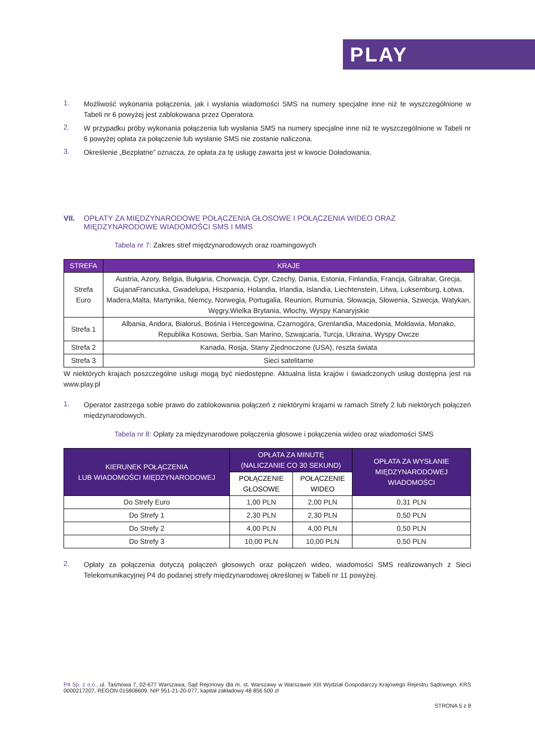PLAY
1.
Możliwość wykonania połączenia, jak i wysłania wiadomości SMS na numery specjalne inne niż te wyszczególnione w Tabeli nr 6 powyżej jest zablokowana przez Operatora.
2.
W przypadku próby wykonania połączenia lub wysłania SMS na numery specjalne inne niż te wyszczególnione w Tabeli nr 6 powyżej opłata za połączenie lub wysłanie SMS nie zostanie naliczona.
3.
Określenie „Bezpłatne” oznacza, że opłata za tę usługę zawarta jest w kwocie Doładowania.
VII. OPŁATY ZA MIĘDZYNARODOWE POŁĄCZENIA GŁOSOWE I POŁĄCZENIA WIDEO ORAZ MIĘDZYNARODOWE WIADOMOŚCI SMS I MMS
Tabela nr 7: Zakres stref międzynarodowych oraz roamingowych
| STREFA | KRAJE |
| --- | --- |
| Strefa Euro | Austria, Azory, Belgia, Bułgaria, Chorwacja, Cypr, Czechy, Dania, Estonia, Finlandia, Francja, Gibraltar, Grecja, GujanaFrancuska, Gwadelupa, Hiszpania, Holandia, Irlandia, Islandia, Liechtenstein, Litwa, Luksemburg, Łotwa, Madera,Malta, Martynika, Niemcy, Norwegia, Portugalia, Reunion, Rumunia, Słowacja, Słowenia, Szwecja, Watykan, Węgry,Wielka Brytania, Włochy, Wyspy Kanaryjskie |
| Strefa 1 | Albania, Andora, Białoruś, Bośnia i Hercegowina, Czarnogóra, Grenlandia, Macedonia, Mołdawia, Monako, Republika Kosowa, Serbia, San Marino, Szwajcaria, Turcja, Ukraina, Wyspy Owcze |
| Strefa 2 | Kanada, Rosja, Stany Zjednoczone (USA), reszta świata |
| Strefa 3 | Sieci satelitarne |
W niektórych krajach poszczególne usługi mogą być niedostępne. Aktualna lista krajów i świadczonych usług dostępna jest na www.play.pl
1.
Operator zastrzega sobie prawo do zablokowania połączeń z niektórymi krajami w ramach Strefy 2 lub niektórych połączeń międzynarodowych.
Tabela nr 8: Opłaty za międzynarodowe połączenia głosowe i połączenia wideo oraz wiadomości SMS
| KIERUNEK POŁĄCZENIA LUB WIADOMOŚCI MIĘDZYNARODOWEJ | OPŁATA ZA MINUTĘ (NALICZANIE CO 30 SEKUND) | | OPŁATA ZA WYSŁANIE MIĘDZYNARODOWEJ WIADOMOŚCI |
| --- | --- | --- | --- |
| | POŁĄCZENIE GŁOSOWE | POŁĄCZENIE WIDEO | |
| Do Strefy Euro | 1,00 PLN | 2,00 PLN | 0,31 PLN |
| Do Strefy 1 | 2,30 PLN | 2,30 PLN | 0,50 PLN |
| Do Strefy 2 | 4,00 PLN | 4,00 PLN | 0,50 PLN |
| Do Strefy 3 | 10,00 PLN | 10,00 PLN | 0,50 PLN |
2.
Opłaty za połączenia dotyczą połączeń głosowych oraz połączeń wideo, wiadomości SMS realizowanych z Sieci Telekomunikacyjnej P4 do podanej strefy międzynarodowej określonej w Tabeli nr 11 powyżej.
P4 Sp. z o.o., ul. Taśmowa 7, 02-677 Warszawa, Sąd Rejonowy dla m. st. Warszawy w Warszawie XIII Wydział Gospodarczy Krajowego Rejestru Sądowego, KRS 0000217207, REGON 015808609, NIP 951-21-20-077, kapitał zakładowy 48 856 500 zł
STRONA 5 z 8